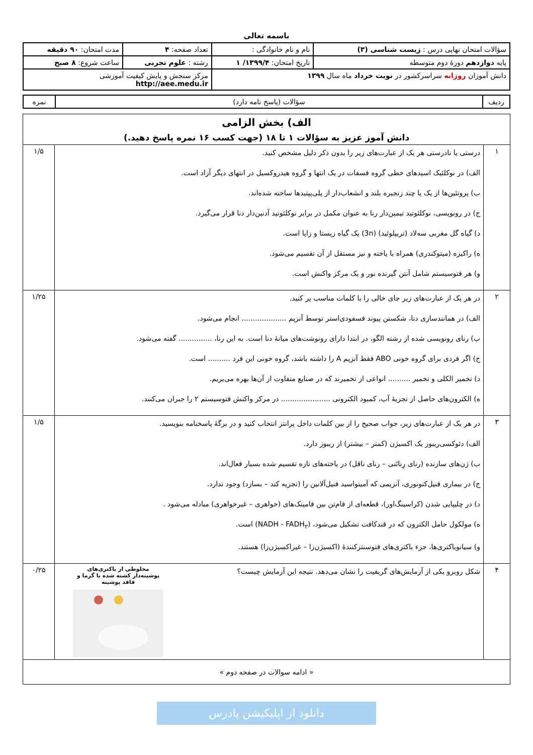باسمه تعالی
| سؤالات امتحان نهایی درس : زیست شناسی (۳) | نام و نام خانوادگی : | تعداد صفحه: ۴ | مدت امتحان: ۹۰ دقیقه |
| پایه دوازدهم دورهٔ دوم متوسطه | تاریخ امتحان: ۱۳۹۹/۴/ ۱ | رشته : علوم تجربی | ساعت شروع: ۸ صبح |
| دانش آموزان روزانه سراسرکشور در نوبت خرداد ماه سال ۱۳۹۹ | | مرکز سنجش و پایش کیفیت آموزشی http://aee.medu.ir | |
| ردیف | سؤالات (پاسخ نامه دارد) | نمره |
| الف) بخش الزامی دانش آموز عزیز به سؤالات ۱ تا ۱۸ (جهت کسب ۱۶ نمره پاسخ دهید.) | | |
| ۱ | درستی یا نادرستی هر یک از عبارت‌های زیر را بدون ذکر دلیل مشخص کنید. الف) در نوکلئیک اسیدهای خطی گروه فسفات در یک انتها و گروه هیدروکسیل در انتهای دیگر آزاد است. ب) پروتئین‌ها از یک یا چند زنجیره بلند و انشعاب‌دار از پلی‌پپتیدها ساخته شده‌اند. ج) در رونویسی، نوکلئوتید تیمین‌دار رنا به عنوان مکمل در برابر نوکلئوتید آدنین‌دار دنا قرار می‌گیرد. د) گیاه گل مغربی سه‌لاد (تریپلوئید) (3n) یک گیاه زیستا و زایا است. ه) راکیزه (میتوکندری) همراه با یاخته و نیز مستقل از آن تقسیم می‌شود. و) هر فتوسیستم شامل آنتن گیرنده نور و یک مرکز واکنش است. | ۱/۵ |
| ۲ | در هر یک از عبارت‌های زیر جای خالی را با کلمات مناسب پر کنید. الف) در همانندسازی دنا، شکستن پیوند فسفودی‌استر توسط آنزیم .................... انجام می‌شود. ب) رنای رونویسی شده از رشته الگو، در ابتدا دارای رونوشت‌های میانهٔ دنا است. به این رنا، ............... گفته می‌شود. ج) اگر فردی برای گروه خونی ABO فقط آنزیم A را داشته باشد، گروه خونی این فرد .......... است. د) تخمیر الکلی و تخمیر .......... انواعی از تخمیرند که در صنایع متفاوت از آن‌ها بهره می‌بریم. ه) الکترون‌های حاصل از تجزیهٔ آب، کمبود الکترونی ...................... در مرکز واکنش فتوسیستم ۲ را جبران می‌کنند. | ۱/۲۵ |
| ۳ | در هر یک از عبارت‌های زیر، جواب صحیح را از بین کلمات داخل پرانتز انتخاب کنید و در برگهٔ پاسخنامه بنویسید. الف) دئوکسی‌ریبوز یک اکسیژن (کمتر – بیشتر) از ریبوز دارد. ب) ژن‌های سازنده (رنای رِناتَنی – رنای ناقل) در یاخته‌های تازه تقسیم شده بسیار فعال‌اند. ج) در بیماری فنیل‌کتونوری، آنزیمی که آمینواسید فنیل‌آلانین را (تجزیه کند – بسازد) وجود ندارد. د) در چلیپایی شدن (کراسینگ‌اور)، قطعه‌ای از فام‌تن بین فامینک‌های (خواهری – غیرخواهری) مبادله می‌شود . ه) مولکول حامل الکترون که در قندکافت تشکیل می‌شود، (NADH - FADH<sub>۲</sub>) است. و) سیانوباکتری‌ها، جزء باکتری‌های فتوسنتزکنندهٔ (اکسیژن‌زا – غیراکسیژن‌زا) هستند. | ۱/۵ |
| ۴ | شکل روبرو یکی از آزمایش‌های گریفیت را نشان می‌دهد. نتیجه این آزمایش چیست؟ مخلوطی از باکتری‌های پوشینه‌دار کشته شده با گرما و فاقد پوشینه | ۰/۲۵ |
| « ادامه سوالات در صفحه دوم » | | |
دانلود از اپلیکیشن پادرس